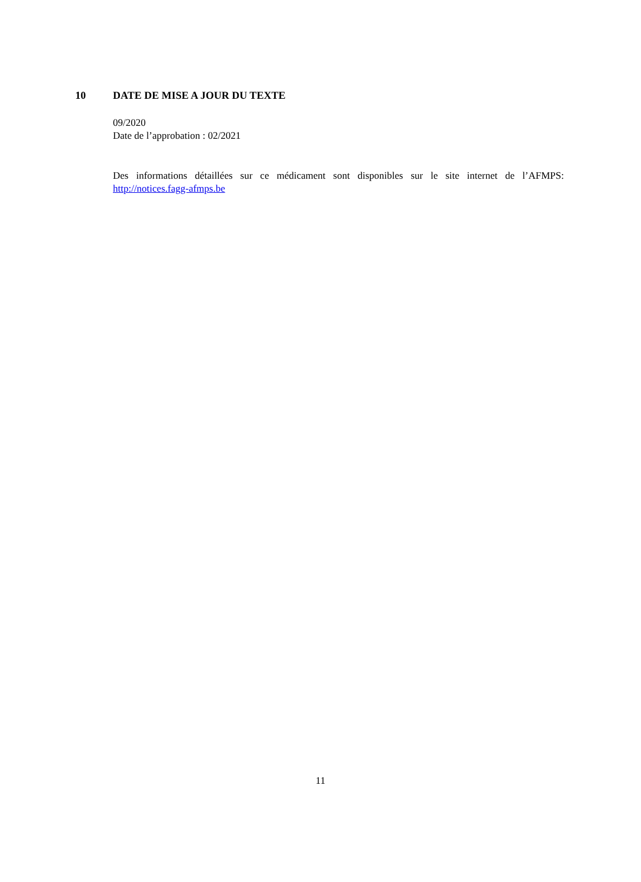10 DATE DE MISE A JOUR DU TEXTE
09/2020
Date de l’approbation : 02/2021
Des informations détaillées sur ce médicament sont disponibles sur le site internet de l’AFMPS: http://notices.fagg-afmps.be
11